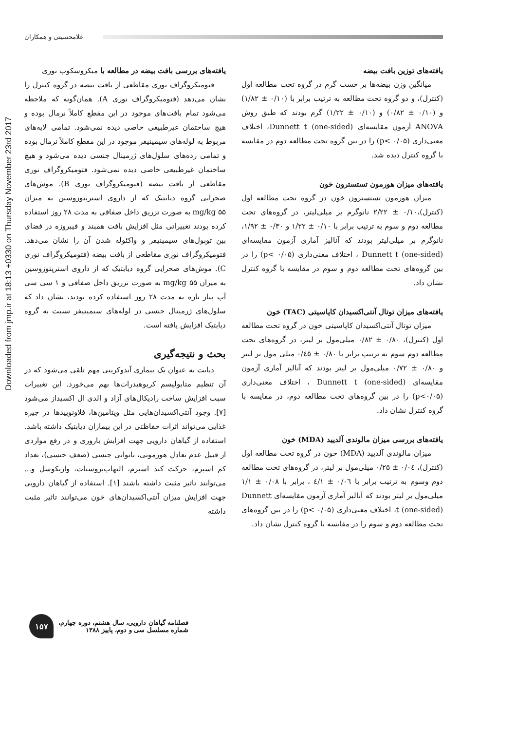غلامحسینی و همکاران
Downloaded from jmp.ir at 18:13 +0330 on Thursday November 23rd 2017
یافته‌های توزین بافت بیضه
میانگین وزن بیضه‌ها بر حسب گرم در گروه تحت مطالعه اول (کنترل)، و دو گروه تحت مطالعه به ترتیب برابر با (۰/۱۰ ± ۱/۸۲) و (۰/۱۰ ± ۰/۸۲) و (۰/۱۰ ± ۱/۲۲) گرم بودند که طبق روش ANOVA آزمون مقایسه‌ای Dunnett t (one-sided)، اختلاف معنی‌داری (p< ۰/۰۵) را در بین گروه تحت مطالعه دوم در مقایسه با گروه کنترل دیده شد.
یافته‌های میزان هورمون تستسترون خون
میزان هورمون تستسترون خون در گروه تحت مطالعه اول (کنترل)،۰/۱۰ ± ۲/۲۲ نانوگرم بر میلی‌لیتر، در گروه‌های تحت مطالعه دوم و سوم به ترتیب برابر با ۰/۱۰ ± ۱/۲۲ و ۰/۳۰ ± ۱/۹۲، نانوگرم بر میلی‌لیتر بودند که آنالیز آماری آزمون مقایسه‌ای Dunnett t (one-sided) ، اختلاف معنی‌داری (p< ۰/۰۵) را در بین گروه‌های تحت مطالعه دوم و سوم در مقایسه با گروه کنترل نشان داد.
یافته‌های میزان توتال آنتی‌اکسیدان کاپاسیتی (TAC) خون
میزان توتال آنتی‌اکسیدان کاپاسیتی خون در گروه تحت مطالعه اول (کنترل)، ۰/۸۰ ± ۰/۸۲ میلی‌مول بر لیتر، در گروه‌های تحت مطالعه دوم سوم به ترتیب برابر با ۰/۸۰ ± ۰/٤٥ میلی مول بر لیتر و ۰/۸۰ ± ۰/۷۲ میلی‌مول بر لیتر بودند که آنالیز آماری آزمون مقایسه‌ای Dunnett t (one-sided) ، اختلاف معنی‌داری (p<۰/۰۵) را در بین گروه‌های تحت مطالعه دوم، در مقایسه با گروه کنترل نشان داد.
یافته‌های بررسی میزان مالوندی آلدیید (MDA) خون
میزان مالوندی آلدیید (MDA) خون در گروه تحت مطالعه اول (کنترل)، ۰/۰٤ ± ۰/۲۵ میلی‌مول بر لیتر، در گروه‌های تحت مطالعه دوم وسوم به ترتیب برابر با ۰/۰٦ ± ٤/۱ ، برابر با ۰/۰۸ ± ۱/۱ میلی‌مول بر لیتر بودند که آنالیز آماری آزمون مقایسه‌ای Dunnett t (one-sided)، اختلاف معنی‌داری (p< ۰/۰۵) را در بین گروه‌های تحت مطالعه دوم و سوم را در مقایسه با گروه کنترل نشان داد.
یافته‌های بررسی بافت بیضه در مطالعه با میکروسکوپ نوری
فتومیکروگراف نوری مقاطعی از بافت بیضه در گروه کنترل را نشان می‌دهد (فتومیکروگراف نوری A). همان‌گونه که ملاحظه می‌شود تمام بافت‌های موجود در این مقطع کاملاً نرمال بوده و هیچ ساختمان غیرطبیعی خاصی دیده نمی‌شود. تمامی لایه‌های مربوط به لوله‌های سیمینیفر موجود در این مقطع کاملاً نرمال بوده و تمامی رده‌های سلول‌های ژرمینال جنسی دیده می‌شود و هیچ ساختمان غیرطبیعی خاصی دیده نمی‌شود. فتومیکروگراف نوری مقاطعی از بافت بیضه (فتومیکروگراف نوری B). موش‌های صحرایی گروه دیابتیک که از داروی استرپتوزوسین به میزان mg/kg ۵۵ به صورت تزریق داخل صفاقی به مدت ۲۸ روز استفاده کرده بودند تغییراتی مثل افزایش بافت همبند و فیبروزه در فضای بین توبول‌های سیمینیفر و واکئوله شدن آن را نشان می‌دهد. فتومیکروگراف نوری مقاطعی از بافت بیضه (فتومیکروگراف نوری C). موش‌های صحرایی گروه دیابتیک که از داروی استرپتوزوسین به میزان mg/kg ۵۵ به صورت تزریق داخل صفاقی و ۱ سی سی آب پیاز تازه به مدت ۲۸ روز استفاده کرده بودند، نشان داد که سلول‌های ژرمینال جنسی در لوله‌های سیمینیفر نسبت به گروه دیابتیک افزایش یافته است.
بحث و نتیجه‌گیری
دیابت به عنوان یک بیماری آندوکرینی مهم تلقی می‌شود که در آن تنظیم متابولیسم کربوهیدرات‌ها بهم می‌خورد. این تغییرات سبب افزایش ساخت رادیکال‌های آزاد و الدی ال اکسیداز می‌شود [۷]. وجود آنتی‌اکسیدان‌هایی مثل ویتامین‌ها، فلاونوییدها در جیره غذایی می‌تواند اثرات حفاظتی در این بیماران دیابتیک داشته باشد. استفاده از گیاهان دارویی جهت افزایش باروری و در رفع مواردی از قبیل عدم تعادل هورمونی، ناتوانی جنسی (ضعف جنسی)، تعداد کم اسپرم، حرکت کند اسپرم، التهاب‌پروستات، واریکوسل و... می‌توانند تاثیر مثبت داشته باشند [۱]. استفاده از گیاهان دارویی جهت افزایش میزان آنتی‌اکسیدان‌های خون می‌توانند تاثیر مثبت داشته
فصلنامه گیاهان دارویی، سال هشتم، دوره چهارم،
شماره مسلسل سی و دوم، پاییز ۱۳۸۸
۱۵۷